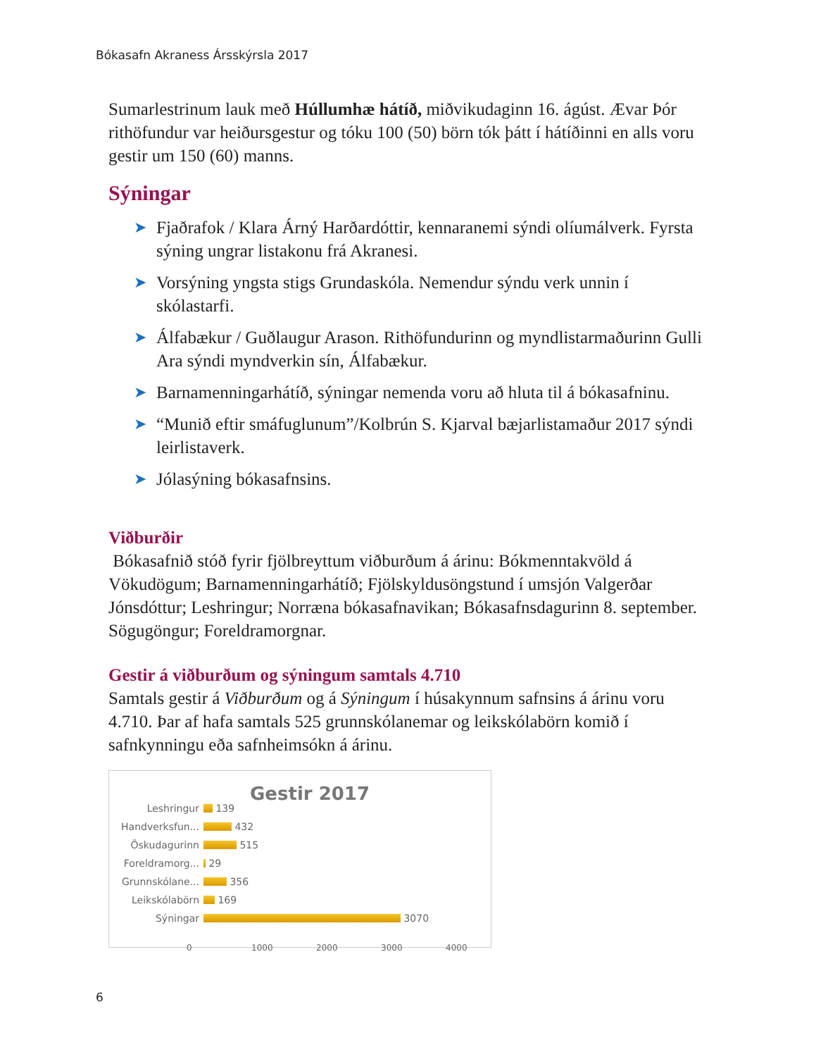Bókasafn Akraness Ársskýrsla 2017
Sumarlestrinum lauk með Húllumhæ hátíð, miðvikudaginn 16. ágúst. Ævar Þór rithöfundur var heiðursgestur og tóku 100 (50) börn tók þátt í hátíðinni en alls voru gestir um 150 (60) manns.
Sýningar
➤ Fjaðrafok / Klara Árný Harðardóttir, kennaranemi sýndi olíumálverk. Fyrsta sýning ungrar listakonu frá Akranesi.
➤ Vorsýning yngsta stigs Grundaskóla. Nemendur sýndu verk unnin í skólastarfi.
➤ Álfabækur / Guðlaugur Arason. Rithöfundurinn og myndlistarmaðurinn Gulli Ara sýndi myndverkin sín, Álfabækur.
➤ Barnamenningarhátíð, sýningar nemenda voru að hluta til á bókasafninu.
➤ “Munið eftir smáfuglunum”/Kolbrún S. Kjarval bæjarlistamaður 2017 sýndi leirlistaverk.
➤ Jólasýning bókasafnsins.
Viðburðir
Bókasafnið stóð fyrir fjölbreyttum viðburðum á árinu: Bókmenntakvöld á Vökudögum; Barnamenningarhátíð; Fjölskyldusöngstund í umsjón Valgerðar Jónsdóttur; Leshringur; Norræna bókasafnavikan; Bókasafnsdagurinn 8. september. Sögugöngur; Foreldramorgnar.
Gestir á viðburðum og sýningum samtals 4.710
Samtals gestir á Viðburðum og á Sýningum í húsakynnum safnsins á árinu voru 4.710. Þar af hafa samtals 525 grunnskólanemar og leikskólabörn komið í safnkynningu eða safnheimsókn á árinu.
Gestir 2017
Leshringur
139
Handverksfun...
432
Öskudagurinn
515
Foreldramorg...
29
Grunnskólane...
356
Leikskólabörn
169
Sýningar
3070
0 1000 2000 3000 4000
6